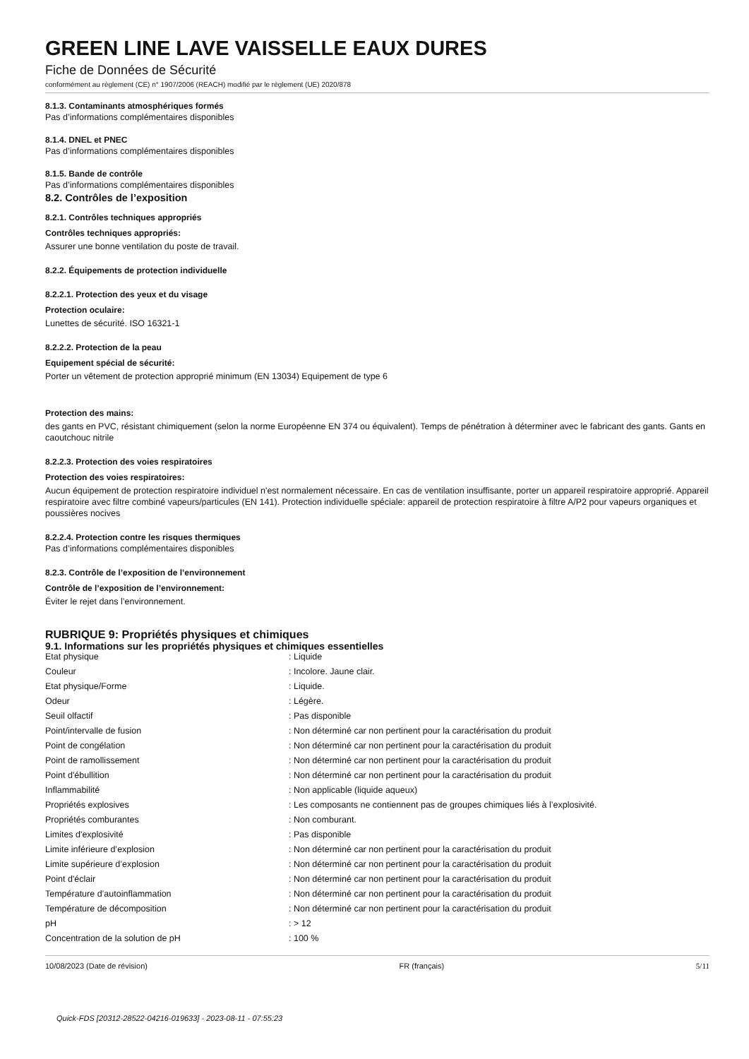GREEN LINE LAVE VAISSELLE EAUX DURES
Fiche de Données de Sécurité
conformément au règlement (CE) n° 1907/2006 (REACH) modifié par le règlement (UE) 2020/878
8.1.3. Contaminants atmosphériques formés
Pas d’informations complémentaires disponibles
8.1.4. DNEL et PNEC
Pas d’informations complémentaires disponibles
8.1.5. Bande de contrôle
Pas d’informations complémentaires disponibles
8.2. Contrôles de l’exposition
8.2.1. Contrôles techniques appropriés
Contrôles techniques appropriés:
Assurer une bonne ventilation du poste de travail.
8.2.2. Équipements de protection individuelle
8.2.2.1. Protection des yeux et du visage
Protection oculaire:
Lunettes de sécurité. ISO 16321-1
8.2.2.2. Protection de la peau
Equipement spécial de sécurité:
Porter un vêtement de protection approprié minimum (EN 13034) Equipement de type 6
Protection des mains:
des gants en PVC, résistant chimiquement (selon la norme Européenne EN 374 ou équivalent). Temps de pénétration à déterminer avec le fabricant des gants. Gants en caoutchouc nitrile
8.2.2.3. Protection des voies respiratoires
Protection des voies respiratoires:
Aucun équipement de protection respiratoire individuel n'est normalement nécessaire. En cas de ventilation insuffisante, porter un appareil respiratoire approprié. Appareil respiratoire avec filtre combiné vapeurs/particules (EN 141). Protection individuelle spéciale: appareil de protection respiratoire à filtre A/P2 pour vapeurs organiques et poussières nocives
8.2.2.4. Protection contre les risques thermiques
Pas d’informations complémentaires disponibles
8.2.3. Contrôle de l’exposition de l’environnement
Contrôle de l’exposition de l’environnement:
Éviter le rejet dans l’environnement.
RUBRIQUE 9: Propriétés physiques et chimiques
9.1. Informations sur les propriétés physiques et chimiques essentielles
| Etat physique | : Liquide |
| Couleur | : Incolore. Jaune clair. |
| Etat physique/Forme | : Liquide. |
| Odeur | : Légère. |
| Seuil olfactif | : Pas disponible |
| Point/intervalle de fusion | : Non déterminé car non pertinent pour la caractérisation du produit |
| Point de congélation | : Non déterminé car non pertinent pour la caractérisation du produit |
| Point de ramollissement | : Non déterminé car non pertinent pour la caractérisation du produit |
| Point d'ébullition | : Non déterminé car non pertinent pour la caractérisation du produit |
| Inflammabilité | : Non applicable (liquide aqueux) |
| Propriétés explosives | : Les composants ne contiennent pas de groupes chimiques liés à l’explosivité. |
| Propriétés comburantes | : Non comburant. |
| Limites d'explosivité | : Pas disponible |
| Limite inférieure d’explosion | : Non déterminé car non pertinent pour la caractérisation du produit |
| Limite supérieure d’explosion | : Non déterminé car non pertinent pour la caractérisation du produit |
| Point d'éclair | : Non déterminé car non pertinent pour la caractérisation du produit |
| Température d’autoinflammation | : Non déterminé car non pertinent pour la caractérisation du produit |
| Température de décomposition | : Non déterminé car non pertinent pour la caractérisation du produit |
| pH | : > 12 |
| Concentration de la solution de pH | : 100 % |
10/08/2023 (Date de révision) FR (français) 5/11
Quick-FDS [20312-28522-04216-019633] - 2023-08-11 - 07:55:23